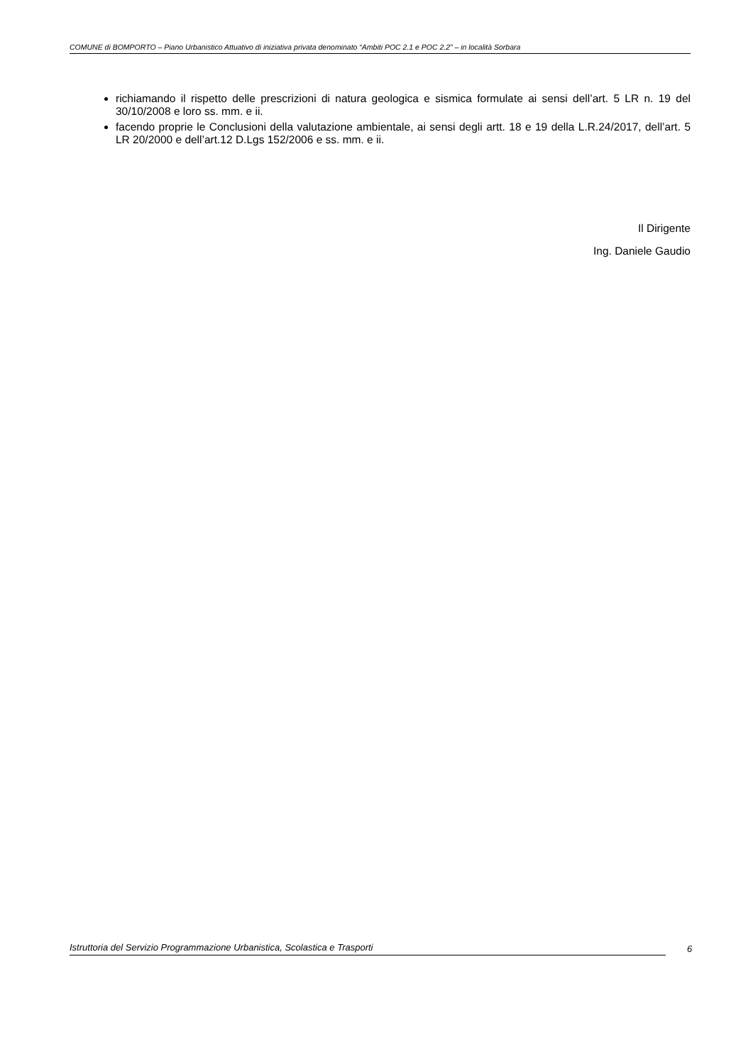COMUNE di BOMPORTO – Piano Urbanistico Attuativo di iniziativa privata denominato “Ambiti POC 2.1 e POC 2.2” – in località Sorbara
richiamando il rispetto delle prescrizioni di natura geologica e sismica formulate ai sensi dell’art. 5 LR n. 19 del 30/10/2008 e loro ss. mm. e ii.
facendo proprie le Conclusioni della valutazione ambientale, ai sensi degli artt. 18 e 19 della L.R.24/2017, dell’art. 5 LR 20/2000 e dell’art.12 D.Lgs 152/2006 e ss. mm. e ii.
Il Dirigente
Ing. Daniele Gaudio
Istruttoria del Servizio Programmazione Urbanistica, Scolastica e Trasporti 6